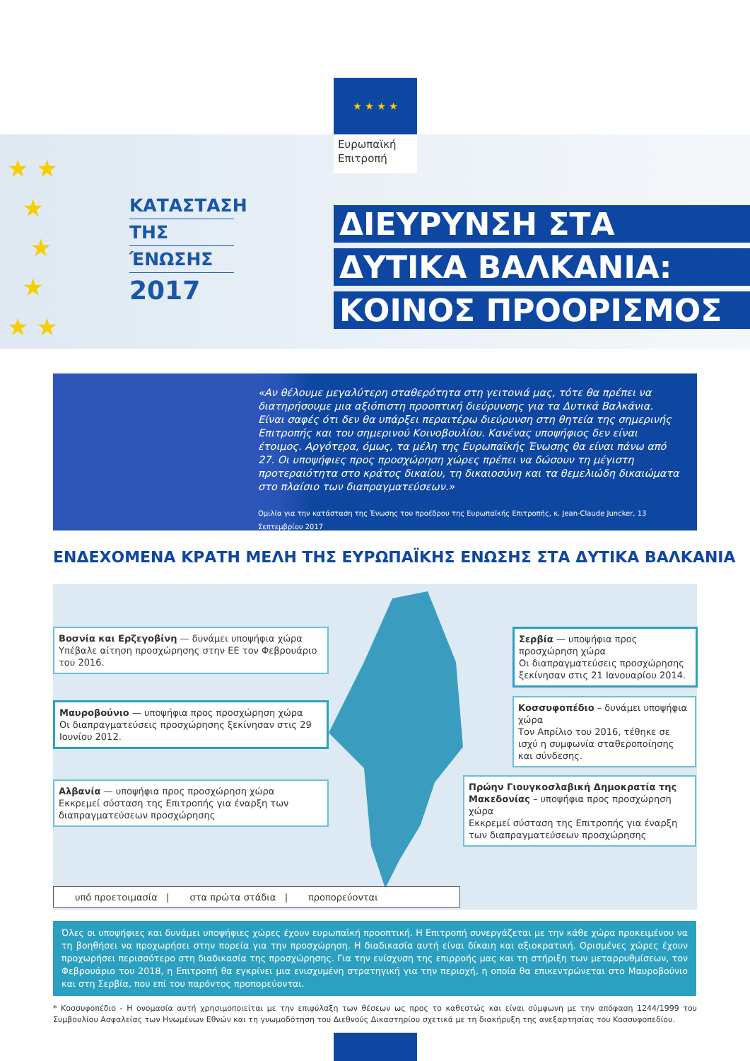★ ★ ★ ★
Ευρωπαϊκή
Επιτροπή
★ ★
★
★
★
★ ★
ΚΑΤΑΣΤΑΣΗ
ΤΗΣ
ΈΝΩΣΗΣ
2017
ΔΙΕΥΡΥΝΣΗ ΣΤΑ
ΔΥΤΙΚΑ ΒΑΛΚΑΝΙΑ:
ΚΟΙΝΟΣ ΠΡΟΟΡΙΣΜΟΣ
«Αν θέλουμε μεγαλύτερη σταθερότητα στη γειτονιά μας, τότε θα πρέπει να διατηρήσουμε μια αξιόπιστη προοπτική διεύρυνσης για τα Δυτικά Βαλκάνια. Είναι σαφές ότι δεν θα υπάρξει περαιτέρω διεύρυνση στη θητεία της σημερινής Επιτροπής και του σημερινού Κοινοβουλίου. Κανένας υποψήφιος δεν είναι έτοιμος. Αργότερα, όμως, τα μέλη της Ευρωπαϊκής Ένωσης θα είναι πάνω από 27. Οι υποψήφιες προς προσχώρηση χώρες πρέπει να δώσουν τη μέγιστη προτεραιότητα στο κράτος δικαίου, τη δικαιοσύνη και τα θεμελιώδη δικαιώματα στο πλαίσιο των διαπραγματεύσεων.»
Ομιλία για την κατάσταση της Ένωσης του προέδρου της Ευρωπαϊκής Επιτροπής, κ. Jean-Claude Juncker, 13 Σεπτεμβρίου 2017
ΕΝΔΕΧΟΜΕΝΑ ΚΡΑΤΗ ΜΕΛΗ ΤΗΣ ΕΥΡΩΠΑΪΚΗΣ ΕΝΩΣΗΣ ΣΤΑ ΔΥΤΙΚΑ ΒΑΛΚΑΝΙΑ
Βοσνία και Ερζεγοβίνη — δυνάμει υποψήφια χώρα
Υπέβαλε αίτηση προσχώρησης στην ΕΕ τον Φεβρουάριο του 2016.
Μαυροβούνιο — υποψήφια προς προσχώρηση χώρα
Οι διαπραγματεύσεις προσχώρησης ξεκίνησαν στις 29 Ιουνίου 2012.
Αλβανία — υποψήφια προς προσχώρηση χώρα
Εκκρεμεί σύσταση της Επιτροπής για έναρξη των διαπραγματεύσεων προσχώρησης
Σερβία — υποψήφια προς προσχώρηση χώρα
Οι διαπραγματεύσεις προσχώρησης ξεκίνησαν στις 21 Ιανουαρίου 2014.
Κοσσυφοπέδιο – δυνάμει υποψήφια χώρα
Τον Απρίλιο του 2016, τέθηκε σε ισχύ η συμφωνία σταθεροποίησης και σύνδεσης.
Πρώην Γιουγκοσλαβική Δημοκρατία της Μακεδονίας – υποψήφια προς προσχώρηση χώρα
Εκκρεμεί σύσταση της Επιτροπής για έναρξη των διαπραγματεύσεων προσχώρησης
υπό προετοιμασία | στα πρώτα στάδια | προπορεύονται
Όλες οι υποψήφιες και δυνάμει υποψήφιες χώρες έχουν ευρωπαϊκή προοπτική. Η Επιτροπή συνεργάζεται με την κάθε χώρα προκειμένου να τη βοηθήσει να προχωρήσει στην πορεία για την προσχώρηση. Η διαδικασία αυτή είναι δίκαιη και αξιοκρατική. Ορισμένες χώρες έχουν προχωρήσει περισσότερο στη διαδικασία της προσχώρησης. Για την ενίσχυση της επιρροής μας και τη στήριξη των μεταρρυθμίσεων, τον Φεβρουάριο του 2018, η Επιτροπή θα εγκρίνει μια ενισχυμένη στρατηγική για την περιοχή, η οποία θα επικεντρώνεται στο Μαυροβούνιο και στη Σερβία, που επί του παρόντος προπορεύονται.
* Κοσσυφοπέδιο - Η ονομασία αυτή χρησιμοποιείται με την επιφύλαξη των θέσεων ως προς το καθεστώς και είναι σύμφωνη με την απόφαση 1244/1999 του Συμβουλίου Ασφαλείας των Ηνωμένων Εθνών και τη γνωμοδότηση του Διεθνούς Δικαστηρίου σχετικά με τη διακήρυξη της ανεξαρτησίας του Κοσσυφοπεδίου.